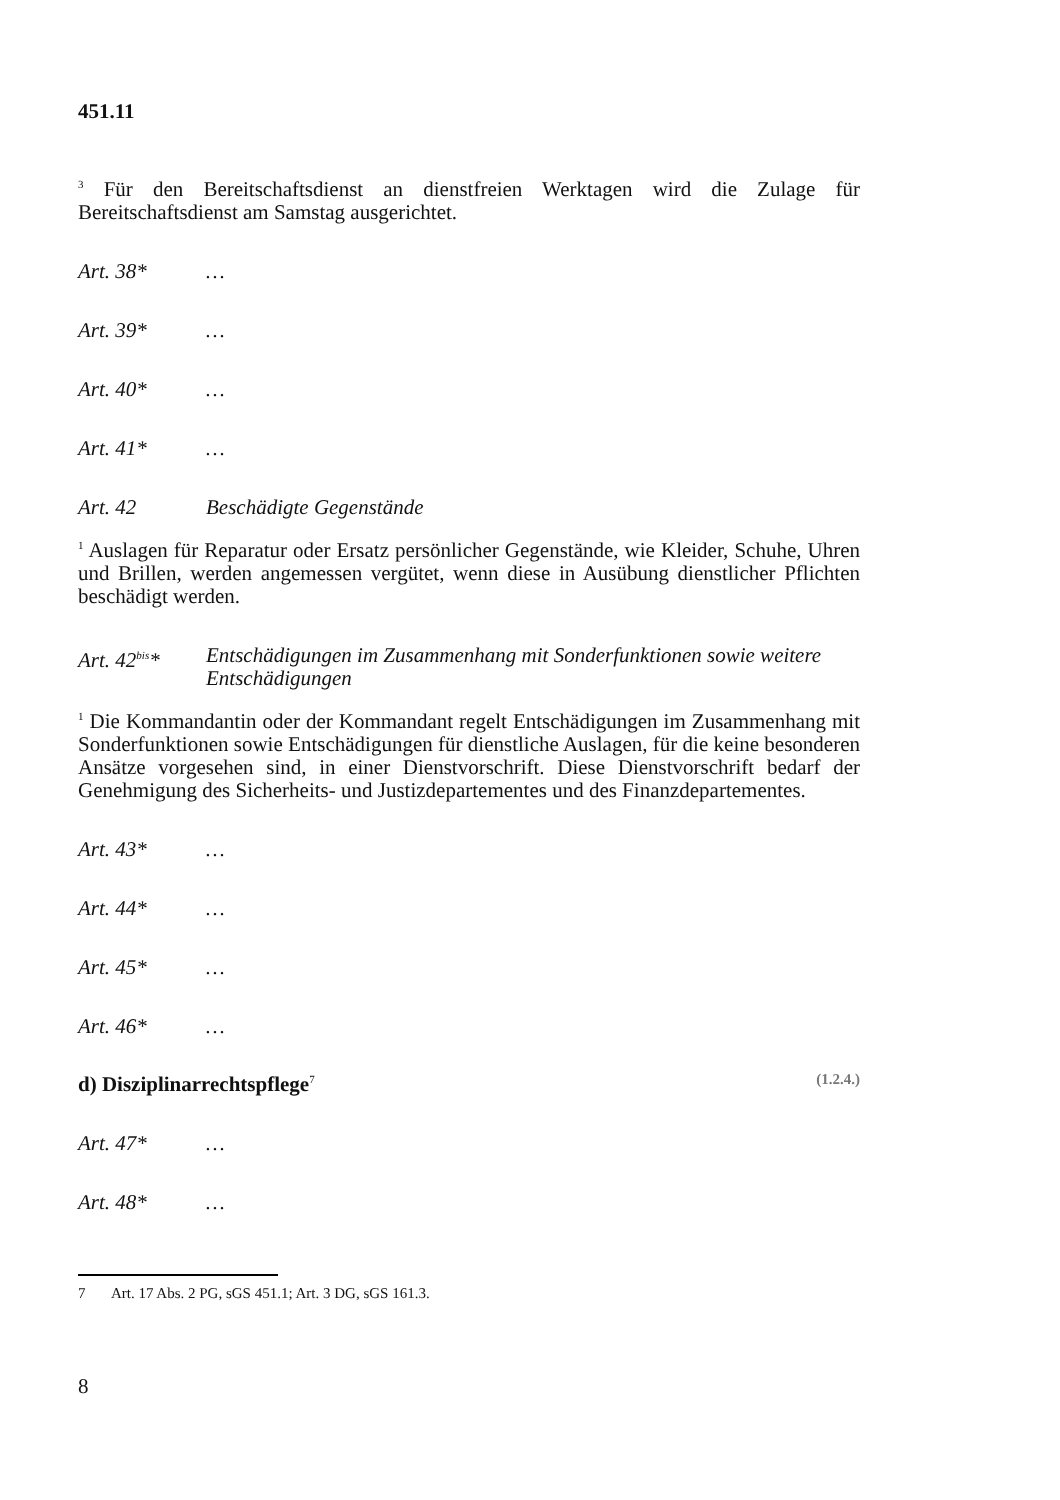451.11
<sup>3</sup> Für den Bereitschaftsdienst an dienstfreien Werktagen wird die Zulage für Bereitschaftsdienst am Samstag ausgerichtet.
Art. 38* …
Art. 39* …
Art. 40* …
Art. 41* …
Art. 42 Beschädigte Gegenstände
<sup>1</sup> Auslagen für Reparatur oder Ersatz persönlicher Gegenstände, wie Kleider, Schuhe, Uhren und Brillen, werden angemessen vergütet, wenn diese in Ausübung dienstlicher Pflichten beschädigt werden.
Art. 42<sup>bis</sup>* Entschädigungen im Zusammenhang mit Sonderfunktionen sowie weitere Entschädigungen
<sup>1</sup> Die Kommandantin oder der Kommandant regelt Entschädigungen im Zusammenhang mit Sonderfunktionen sowie Entschädigungen für dienstliche Auslagen, für die keine besonderen Ansätze vorgesehen sind, in einer Dienstvorschrift. Diese Dienstvorschrift bedarf der Genehmigung des Sicherheits- und Justizdepartementes und des Finanzdepartementes.
Art. 43* …
Art. 44* …
Art. 45* …
Art. 46* …
d) Disziplinarrechtspflege<sup>7</sup> (1.2.4.)
Art. 47* …
Art. 48* …
7 Art. 17 Abs. 2 PG, sGS 451.1; Art. 3 DG, sGS 161.3.
8